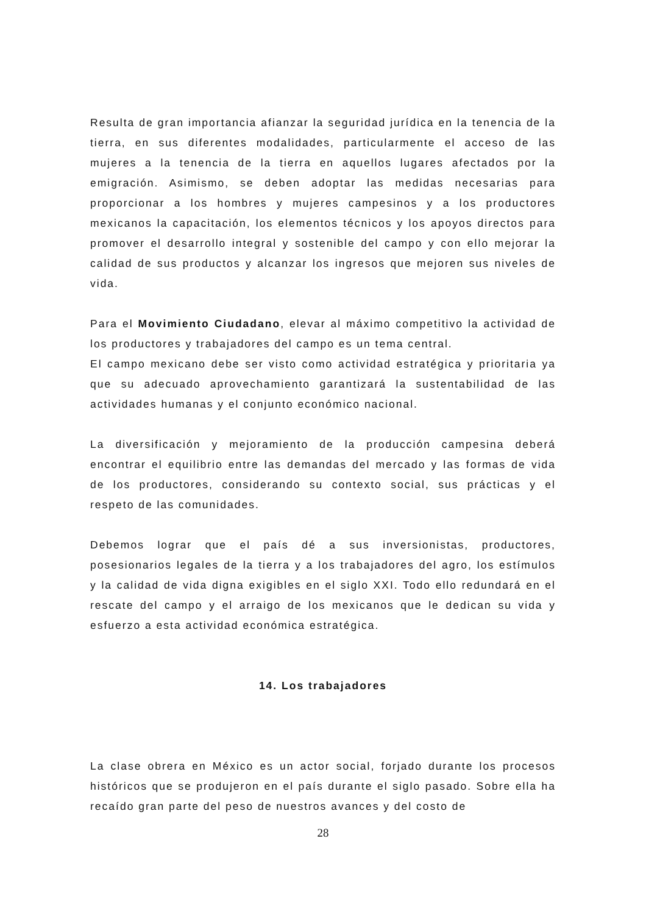Resulta de gran importancia afianzar la seguridad jurídica en la tenencia de la tierra, en sus diferentes modalidades, particularmente el acceso de las mujeres a la tenencia de la tierra en aquellos lugares afectados por la emigración. Asimismo, se deben adoptar las medidas necesarias para proporcionar a los hombres y mujeres campesinos y a los productores mexicanos la capacitación, los elementos técnicos y los apoyos directos para promover el desarrollo integral y sostenible del campo y con ello mejorar la calidad de sus productos y alcanzar los ingresos que mejoren sus niveles de vida.
Para el Movimiento Ciudadano, elevar al máximo competitivo la actividad de los productores y trabajadores del campo es un tema central.
El campo mexicano debe ser visto como actividad estratégica y prioritaria ya que su adecuado aprovechamiento garantizará la sustentabilidad de las actividades humanas y el conjunto económico nacional.
La diversificación y mejoramiento de la producción campesina deberá encontrar el equilibrio entre las demandas del mercado y las formas de vida de los productores, considerando su contexto social, sus prácticas y el respeto de las comunidades.
Debemos lograr que el país dé a sus inversionistas, productores, posesionarios legales de la tierra y a los trabajadores del agro, los estímulos y la calidad de vida digna exigibles en el siglo XXI. Todo ello redundará en el rescate del campo y el arraigo de los mexicanos que le dedican su vida y esfuerzo a esta actividad económica estratégica.
14. Los trabajadores
La clase obrera en México es un actor social, forjado durante los procesos históricos que se produjeron en el país durante el siglo pasado. Sobre ella ha recaído gran parte del peso de nuestros avances y del costo de
28